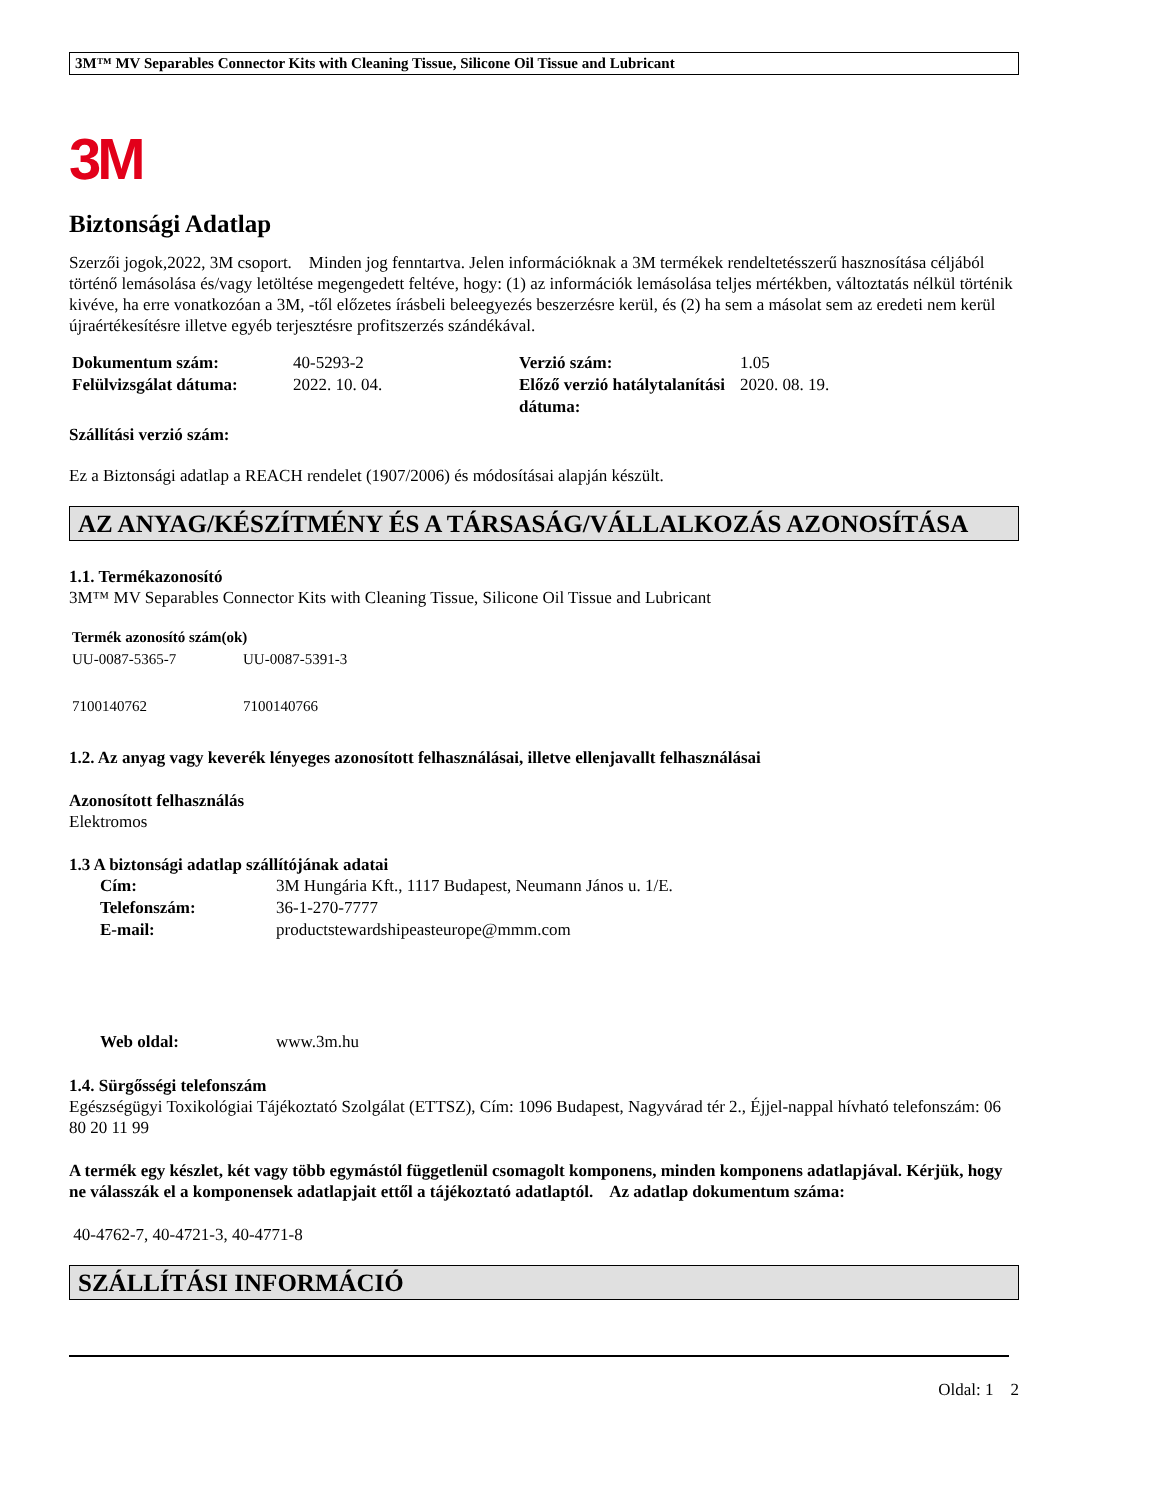3M™ MV Separables Connector Kits with Cleaning Tissue, Silicone Oil Tissue and Lubricant
3M
Biztonsági Adatlap
Szerzői jogok,2022, 3M csoport. Minden jog fenntartva. Jelen információknak a 3M termékek rendeltetésszerű hasznosítása céljából történő lemásolása és/vagy letöltése megengedett feltéve, hogy: (1) az információk lemásolása teljes mértékben, változtatás nélkül történik kivéve, ha erre vonatkozóan a 3M, -től előzetes írásbeli beleegyezés beszerzésre kerül, és (2) ha sem a másolat sem az eredeti nem kerül újraértékesítésre illetve egyéb terjesztésre profitszerzés szándékával.
| Dokumentum szám: | 40-5293-2 | Verzió szám: | 1.05 |
| Felülvizsgálat dátuma: | 2022. 10. 04. | Előző verzió hatálytalanítási dátuma: | 2020. 08. 19. |
Szállítási verzió szám:
Ez a Biztonsági adatlap a REACH rendelet (1907/2006) és módosításai alapján készült.
AZ ANYAG/KÉSZÍTMÉNY ÉS A TÁRSASÁG/VÁLLALKOZÁS AZONOSÍTÁSA
1.1. Termékazonosító
3M™ MV Separables Connector Kits with Cleaning Tissue, Silicone Oil Tissue and Lubricant
| Termék azonosító szám(ok) | |
| UU-0087-5365-7 | UU-0087-5391-3 |
| 7100140762 | 7100140766 |
1.2. Az anyag vagy keverék lényeges azonosított felhasználásai, illetve ellenjavallt felhasználásai
Azonosított felhasználás
Elektromos
1.3 A biztonsági adatlap szállítójának adatai
| Cím: | 3M Hungária Kft., 1117 Budapest, Neumann János u. 1/E. |
| Telefonszám: | 36-1-270-7777 |
| E-mail: | productstewardshipeasteurope@mmm.com |
| Web oldal: | www.3m.hu |
1.4. Sürgősségi telefonszám
Egészségügyi Toxikológiai Tájékoztató Szolgálat (ETTSZ), Cím: 1096 Budapest, Nagyvárad tér 2., Éjjel-nappal hívható telefonszám: 06 80 20 11 99
A termék egy készlet, két vagy több egymástól függetlenül csomagolt komponens, minden komponens adatlapjával. Kérjük, hogy ne válasszák el a komponensek adatlapjait ettől a tájékoztató adatlaptól. Az adatlap dokumentum száma:
40-4762-7, 40-4721-3, 40-4771-8
SZÁLLÍTÁSI INFORMÁCIÓ
Oldal: 1 2